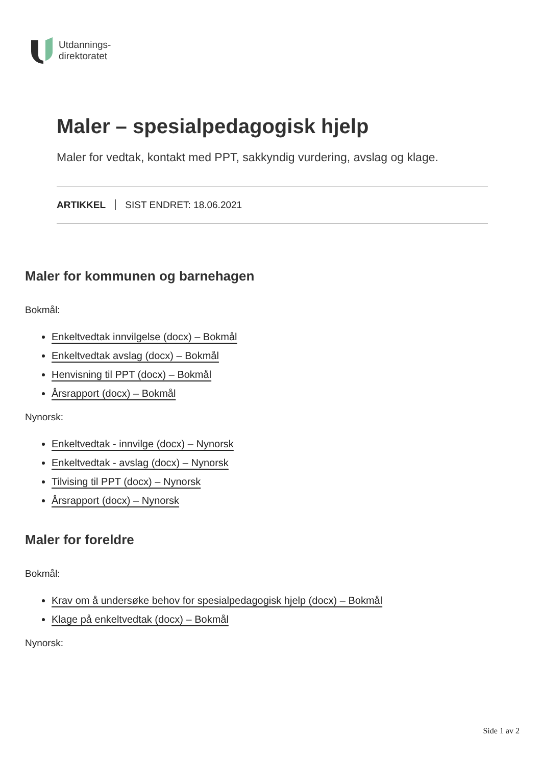Utdannings-
direktoratet
Maler – spesialpedagogisk hjelp
Maler for vedtak, kontakt med PPT, sakkyndig vurdering, avslag og klage.
ARTIKKEL SIST ENDRET: 18.06.2021
Maler for kommunen og barnehagen
Bokmål:
Enkeltvedtak innvilgelse (docx) – Bokmål
Enkeltvedtak avslag (docx) – Bokmål
Henvisning til PPT (docx) – Bokmål
Årsrapport (docx) – Bokmål
Nynorsk:
Enkeltvedtak - innvilge (docx) – Nynorsk
Enkeltvedtak - avslag (docx) – Nynorsk
Tilvising til PPT (docx) – Nynorsk
Årsrapport (docx) – Nynorsk
Maler for foreldre
Bokmål:
Krav om å undersøke behov for spesialpedagogisk hjelp (docx) – Bokmål
Klage på enkeltvedtak (docx) – Bokmål
Nynorsk:
Side 1 av 2